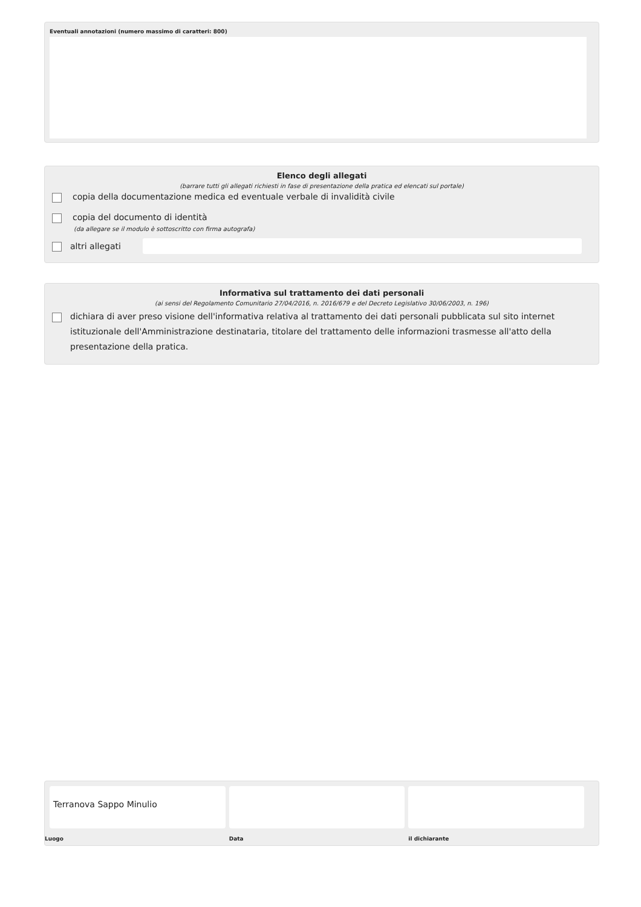Eventuali annotazioni (numero massimo di caratteri: 800)
Elenco degli allegati
(barrare tutti gli allegati richiesti in fase di presentazione della pratica ed elencati sul portale)
copia della documentazione medica ed eventuale verbale di invalidità civile
copia del documento di identità
(da allegare se il modulo è sottoscritto con firma autografa)
altri allegati
Informativa sul trattamento dei dati personali
(ai sensi del Regolamento Comunitario 27/04/2016, n. 2016/679 e del Decreto Legislativo 30/06/2003, n. 196)
dichiara di aver preso visione dell'informativa relativa al trattamento dei dati personali pubblicata sul sito internet istituzionale dell'Amministrazione destinataria, titolare del trattamento delle informazioni trasmesse all'atto della presentazione della pratica.
Terranova Sappo Minulio
Luogo
Data il dichiarante